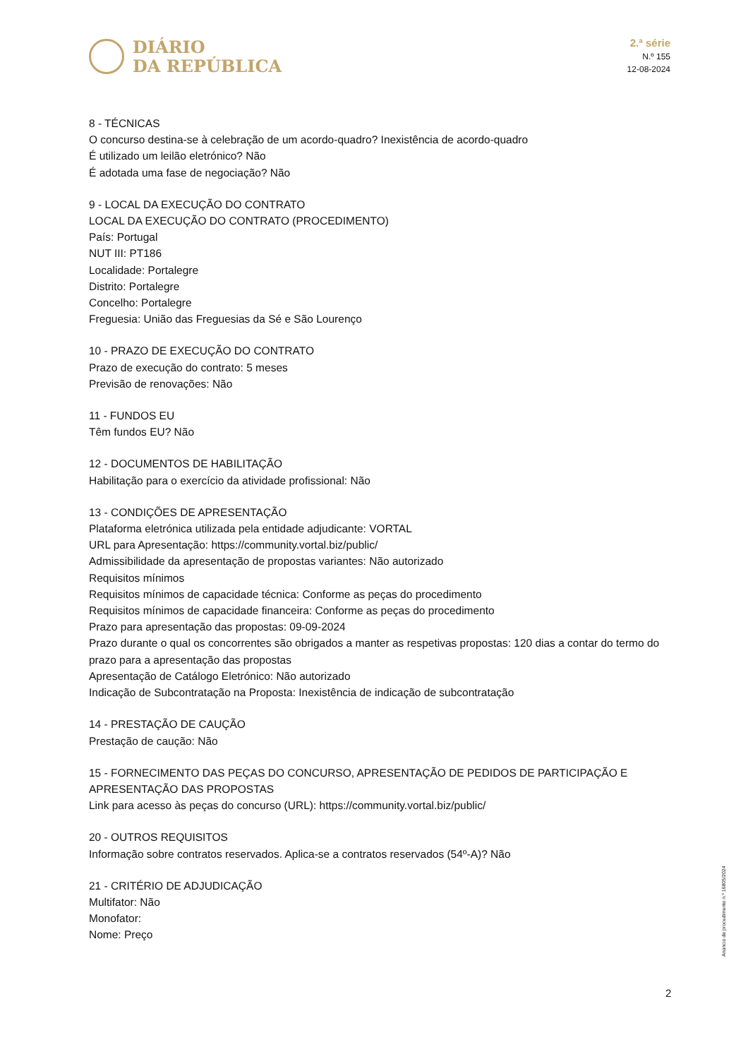DIÁRIO
DA REPÚBLICA
2.ª série
N.º 155
12-08-2024
8 - TÉCNICAS
O concurso destina-se à celebração de um acordo-quadro? Inexistência de acordo-quadro
É utilizado um leilão eletrónico? Não
É adotada uma fase de negociação? Não
9 - LOCAL DA EXECUÇÃO DO CONTRATO
LOCAL DA EXECUÇÃO DO CONTRATO (PROCEDIMENTO)
País: Portugal
NUT III: PT186
Localidade: Portalegre
Distrito: Portalegre
Concelho: Portalegre
Freguesia: União das Freguesias da Sé e São Lourenço
10 - PRAZO DE EXECUÇÃO DO CONTRATO
Prazo de execução do contrato: 5 meses
Previsão de renovações: Não
11 - FUNDOS EU
Têm fundos EU? Não
12 - DOCUMENTOS DE HABILITAÇÃO
Habilitação para o exercício da atividade profissional: Não
13 - CONDIÇÕES DE APRESENTAÇÃO
Plataforma eletrónica utilizada pela entidade adjudicante: VORTAL
URL para Apresentação: https://community.vortal.biz/public/
Admissibilidade da apresentação de propostas variantes: Não autorizado
Requisitos mínimos
Requisitos mínimos de capacidade técnica: Conforme as peças do procedimento
Requisitos mínimos de capacidade financeira: Conforme as peças do procedimento
Prazo para apresentação das propostas: 09-09-2024
Prazo durante o qual os concorrentes são obrigados a manter as respetivas propostas: 120 dias a contar do termo do prazo para a apresentação das propostas
Apresentação de Catálogo Eletrónico: Não autorizado
Indicação de Subcontratação na Proposta: Inexistência de indicação de subcontratação
14 - PRESTAÇÃO DE CAUÇÃO
Prestação de caução: Não
15 - FORNECIMENTO DAS PEÇAS DO CONCURSO, APRESENTAÇÃO DE PEDIDOS DE PARTICIPAÇÃO E APRESENTAÇÃO DAS PROPOSTAS
Link para acesso às peças do concurso (URL): https://community.vortal.biz/public/
20 - OUTROS REQUISITOS
Informação sobre contratos reservados. Aplica-se a contratos reservados (54º-A)? Não
21 - CRITÉRIO DE ADJUDICAÇÃO
Multifator: Não
Monofator:
Nome: Preço
Anúncio de procedimento n.º 16805/2024
2